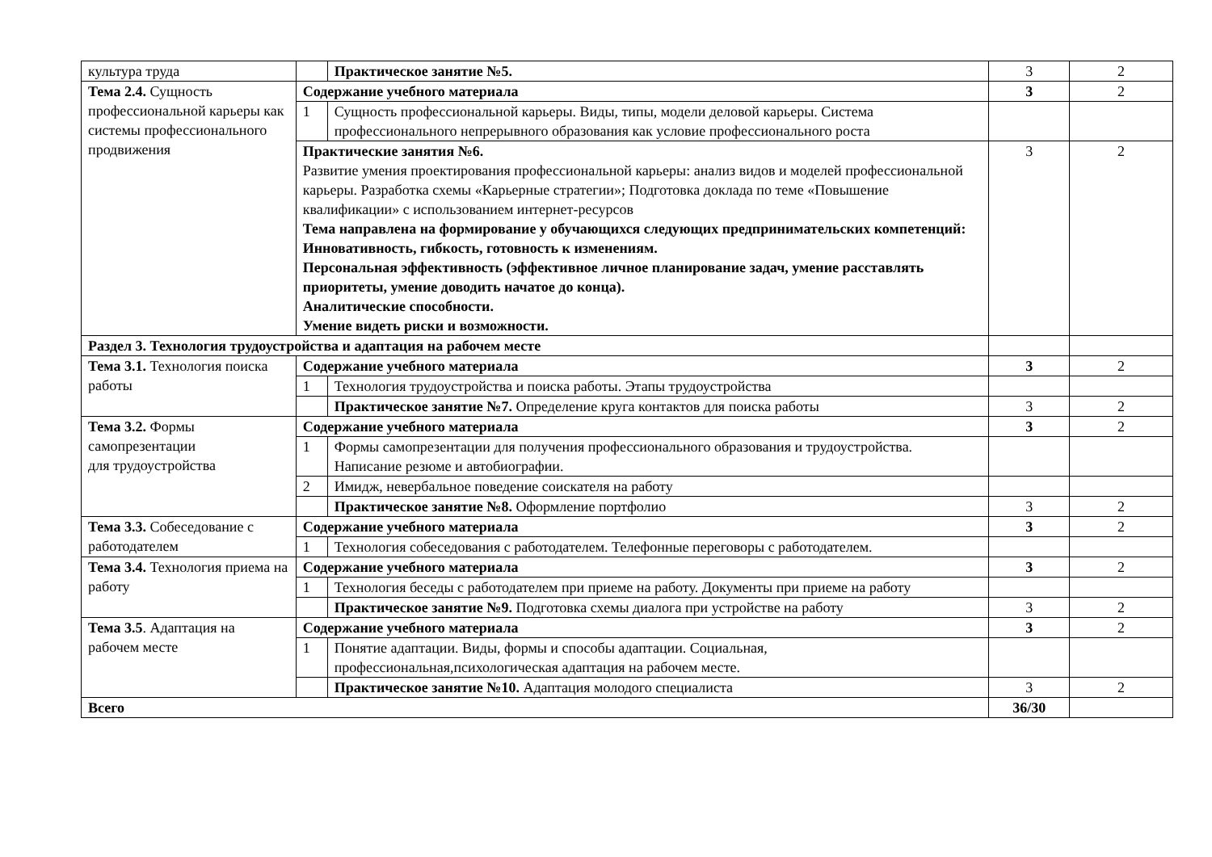| культура труда | | Практическое занятие №5. | 3 | 2 |
| Тема 2.4. Сущность профессиональной карьеры как системы профессионального продвижения | Содержание учебного материала | | 3 | 2 |
| | 1 | Сущность профессиональной карьеры. Виды, типы, модели деловой карьеры. Система профессионального непрерывного образования как условие профессионального роста | | |
| | Практические занятия №6. Развитие умения проектирования профессиональной карьеры: анализ видов и моделей профессиональной карьеры. Разработка схемы «Карьерные стратегии»; Подготовка доклада по теме «Повышение квалификации» с использованием интернет-ресурсов Тема направлена на формирование у обучающихся следующих предпринимательских компетенций: Инновативность, гибкость, готовность к изменениям. Персональная эффективность (эффективное личное планирование задач, умение расставлять приоритеты, умение доводить начатое до конца). Аналитические способности. Умение видеть риски и возможности. | | 3 | 2 |
| Раздел 3. Технология трудоустройства и адаптация на рабочем месте | | | | |
| Тема 3.1. Технология поиска работы | Содержание учебного материала | | 3 | 2 |
| | 1 | Технология трудоустройства и поиска работы. Этапы трудоустройства | | |
| | | Практическое занятие №7. Определение круга контактов для поиска работы | 3 | 2 |
| Тема 3.2. Формы самопрезентации для трудоустройства | Содержание учебного материала | | 3 | 2 |
| | 1 | Формы самопрезентации для получения профессионального образования и трудоустройства. Написание резюме и автобиографии. | | |
| | 2 | Имидж, невербальное поведение соискателя на работу | | |
| | | Практическое занятие №8. Оформление портфолио | 3 | 2 |
| Тема 3.3. Собеседование с работодателем | Содержание учебного материала | | 3 | 2 |
| | 1 | Технология собеседования с работодателем. Телефонные переговоры с работодателем. | | |
| Тема 3.4. Технология приема на работу | Содержание учебного материала | | 3 | 2 |
| | 1 | Технология беседы с работодателем при приеме на работу. Документы при приеме на работу | | |
| | | Практическое занятие №9. Подготовка схемы диалога при устройстве на работу | 3 | 2 |
| Тема 3.5 . Адаптация на рабочем месте | Содержание учебного материала | | 3 | 2 |
| | 1 | Понятие адаптации. Виды, формы и способы адаптации. Социальная, профессиональная,психологическая адаптация на рабочем месте. | | |
| | | Практическое занятие №10. Адаптация молодого специалиста | 3 | 2 |
| Всего | | | 36/30 | |